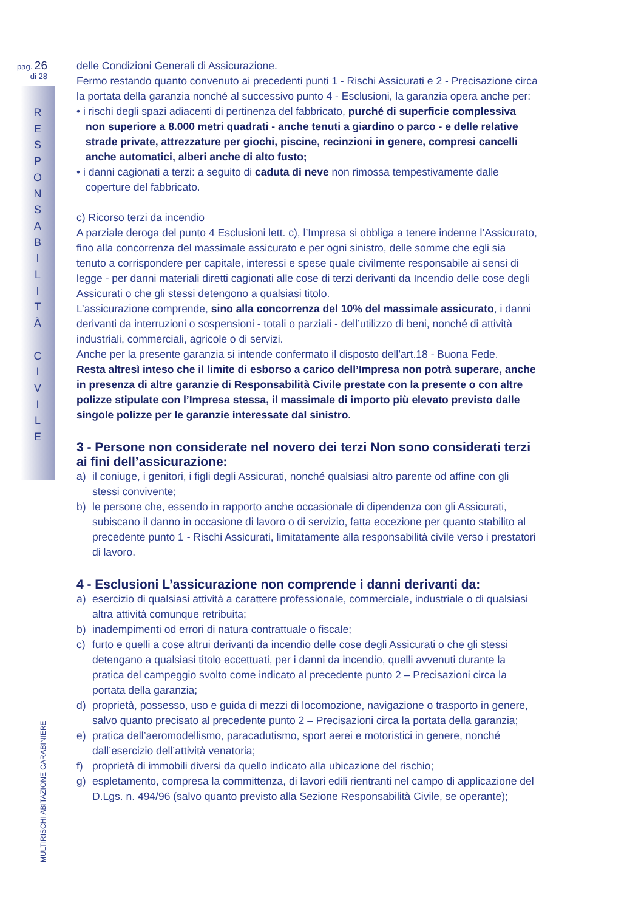pag. 26
di 28
R
E
S
P
O
N
S
A
B
I
L
I
T
À
C
I
V
I
L
E
MULTIRISCHI ABITAZIONE CARABINIERE
delle Condizioni Generali di Assicurazione.
Fermo restando quanto convenuto ai precedenti punti 1 - Rischi Assicurati e 2 - Precisazione circa la portata della garanzia nonché al successivo punto 4 - Esclusioni, la garanzia opera anche per:
• i rischi degli spazi adiacenti di pertinenza del fabbricato, purché di superficie complessiva non superiore a 8.000 metri quadrati - anche tenuti a giardino o parco - e delle relative strade private, attrezzature per giochi, piscine, recinzioni in genere, compresi cancelli anche automatici, alberi anche di alto fusto;
• i danni cagionati a terzi: a seguito di caduta di neve non rimossa tempestivamente dalle coperture del fabbricato.
c) Ricorso terzi da incendio
A parziale deroga del punto 4 Esclusioni lett. c), l’Impresa si obbliga a tenere indenne l’Assicurato, fino alla concorrenza del massimale assicurato e per ogni sinistro, delle somme che egli sia tenuto a corrispondere per capitale, interessi e spese quale civilmente responsabile ai sensi di legge - per danni materiali diretti cagionati alle cose di terzi derivanti da Incendio delle cose degli Assicurati o che gli stessi detengono a qualsiasi titolo.
L’assicurazione comprende, sino alla concorrenza del 10% del massimale assicurato, i danni derivanti da interruzioni o sospensioni - totali o parziali - dell’utilizzo di beni, nonché di attività industriali, commerciali, agricole o di servizi.
Anche per la presente garanzia si intende confermato il disposto dell’art.18 - Buona Fede.
Resta altresì inteso che il limite di esborso a carico dell’Impresa non potrà superare, anche in presenza di altre garanzie di Responsabilità Civile prestate con la presente o con altre polizze stipulate con l’Impresa stessa, il massimale di importo più elevato previsto dalle singole polizze per le garanzie interessate dal sinistro.
3 - Persone non considerate nel novero dei terzi Non sono considerati terzi ai fini dell’assicurazione:
a) il coniuge, i genitori, i figli degli Assicurati, nonché qualsiasi altro parente od affine con gli stessi convivente;
b) le persone che, essendo in rapporto anche occasionale di dipendenza con gli Assicurati, subiscano il danno in occasione di lavoro o di servizio, fatta eccezione per quanto stabilito al precedente punto 1 - Rischi Assicurati, limitatamente alla responsabilità civile verso i prestatori di lavoro.
4 - Esclusioni L’assicurazione non comprende i danni derivanti da:
a) esercizio di qualsiasi attività a carattere professionale, commerciale, industriale o di qualsiasi altra attività comunque retribuita;
b) inadempimenti od errori di natura contrattuale o fiscale;
c) furto e quelli a cose altrui derivanti da incendio delle cose degli Assicurati o che gli stessi detengano a qualsiasi titolo eccettuati, per i danni da incendio, quelli avvenuti durante la pratica del campeggio svolto come indicato al precedente punto 2 – Precisazioni circa la portata della garanzia;
d) proprietà, possesso, uso e guida di mezzi di locomozione, navigazione o trasporto in genere, salvo quanto precisato al precedente punto 2 – Precisazioni circa la portata della garanzia;
e) pratica dell’aeromodellismo, paracadutismo, sport aerei e motoristici in genere, nonché dall’esercizio dell’attività venatoria;
f) proprietà di immobili diversi da quello indicato alla ubicazione del rischio;
g) espletamento, compresa la committenza, di lavori edili rientranti nel campo di applicazione del D.Lgs. n. 494/96 (salvo quanto previsto alla Sezione Responsabilità Civile, se operante);